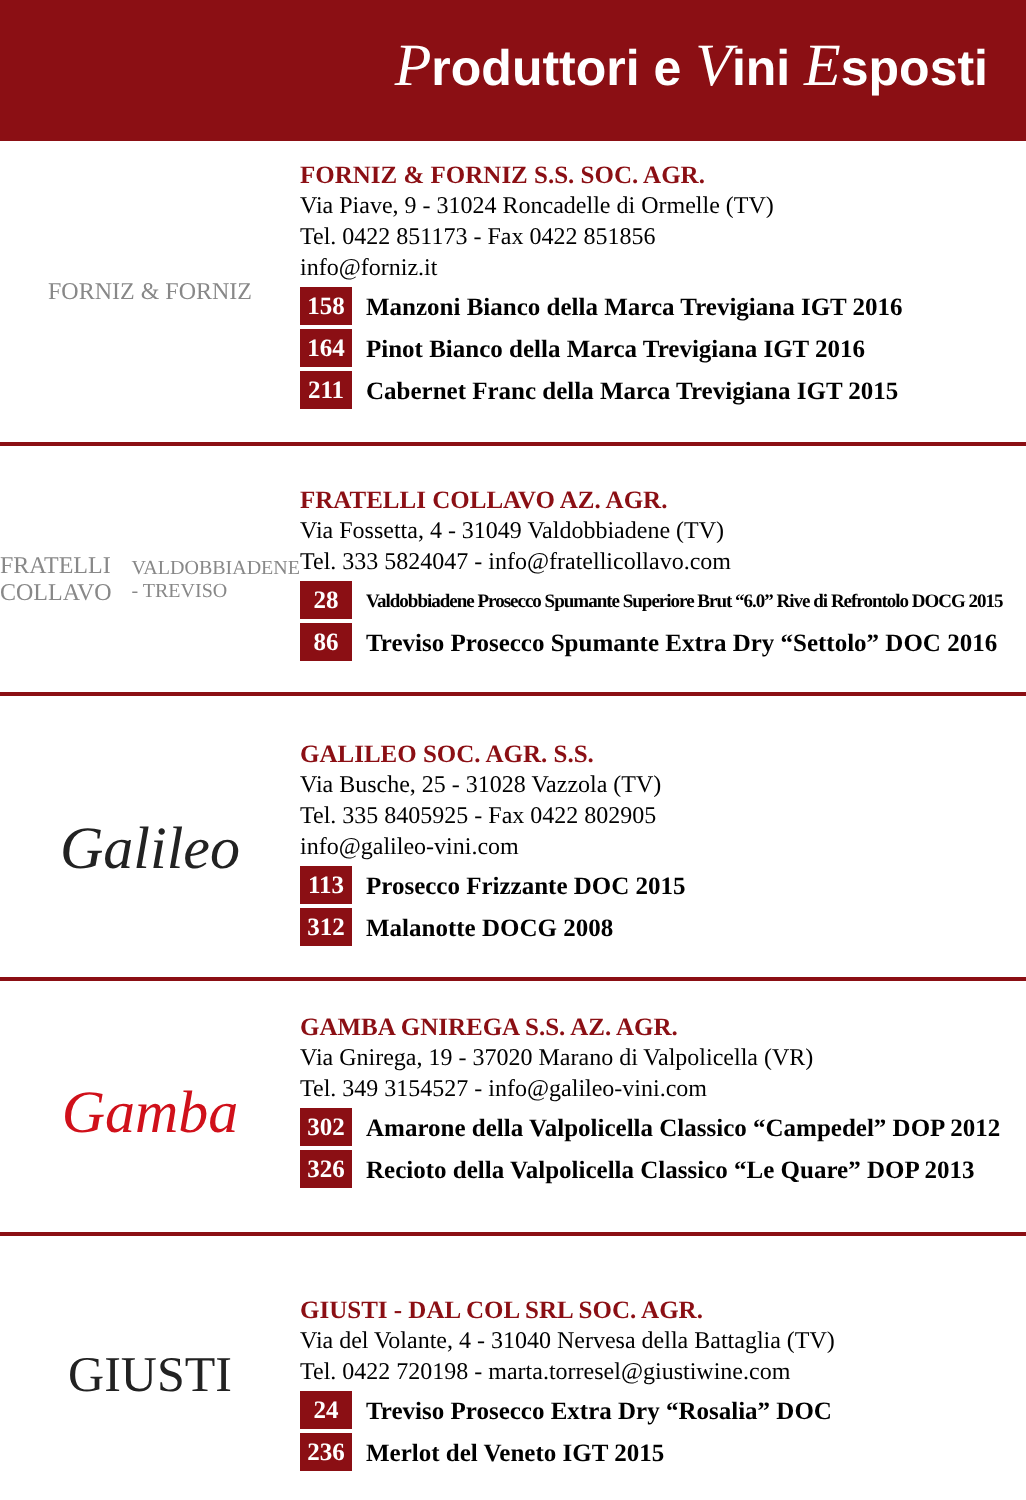Produttori e Vini Esposti
FORNIZ & FORNIZ
FORNIZ & FORNIZ S.S. SOC. AGR.
Via Piave, 9 - 31024 Roncadelle di Ormelle (TV)
Tel. 0422 851173 - Fax 0422 851856
info@forniz.it
158 Manzoni Bianco della Marca Trevigiana IGT 2016
164 Pinot Bianco della Marca Trevigiana IGT 2016
211 Cabernet Franc della Marca Trevigiana IGT 2015
FRATELLI COLLAVO
VALDOBBIADENE - TREVISO
FRATELLI COLLAVO AZ. AGR.
Via Fossetta, 4 - 31049 Valdobbiadene (TV)
Tel. 333 5824047 - info@fratellicollavo.com
28 Valdobbiadene Prosecco Spumante Superiore Brut “6.0” Rive di Refrontolo DOCG 2015
86 Treviso Prosecco Spumante Extra Dry “Settolo” DOC 2016
Galileo
GALILEO SOC. AGR. S.S.
Via Busche, 25 - 31028 Vazzola (TV)
Tel. 335 8405925 - Fax 0422 802905
info@galileo-vini.com
113 Prosecco Frizzante DOC 2015
312 Malanotte DOCG 2008
Gamba
GAMBA GNIREGA S.S. AZ. AGR.
Via Gnirega, 19 - 37020 Marano di Valpolicella (VR)
Tel. 349 3154527 - info@galileo-vini.com
302 Amarone della Valpolicella Classico “Campedel” DOP 2012
326 Recioto della Valpolicella Classico “Le Quare” DOP 2013
GIUSTI
GIUSTI - DAL COL SRL SOC. AGR.
Via del Volante, 4 - 31040 Nervesa della Battaglia (TV)
Tel. 0422 720198 - marta.torresel@giustiwine.com
24 Treviso Prosecco Extra Dry “Rosalia” DOC
236 Merlot del Veneto IGT 2015